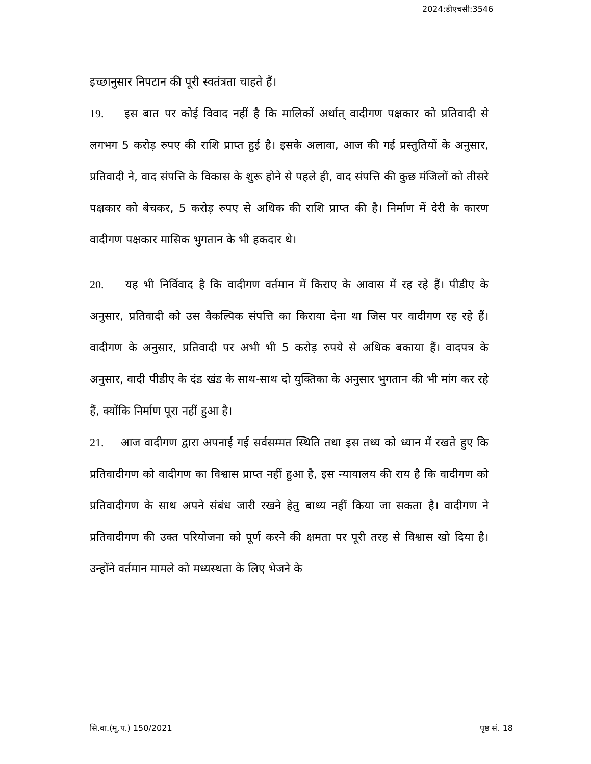2024:डीएचसी:3546
इच्छानुसार निपटान की पूरी स्वतंत्रता चाहते हैं।
19. इस बात पर कोई विवाद नहीं है कि मालिकों अर्थात् वादीगण पक्षकार को प्रतिवादी से लगभग 5 करोड़ रुपए की राशि प्राप्त हुई है। इसके अलावा, आज की गई प्रस्तुतियों के अनुसार, प्रतिवादी ने, वाद संपत्ति के विकास के शुरू होने से पहले ही, वाद संपत्ति की कुछ मंजिलों को तीसरे पक्षकार को बेचकर, 5 करोड़ रुपए से अधिक की राशि प्राप्त की है। निर्माण में देरी के कारण वादीगण पक्षकार मासिक भुगतान के भी हकदार थे।
20. यह भी निर्विवाद है कि वादीगण वर्तमान में किराए के आवास में रह रहे हैं। पीडीए के अनुसार, प्रतिवादी को उस वैकल्पिक संपत्ति का किराया देना था जिस पर वादीगण रह रहे हैं। वादीगण के अनुसार, प्रतिवादी पर अभी भी 5 करोड़ रुपये से अधिक बकाया हैं। वादपत्र के अनुसार, वादी पीडीए के दंड खंड के साथ-साथ दो युक्तिका के अनुसार भुगतान की भी मांग कर रहे हैं, क्योंकि निर्माण पूरा नहीं हुआ है।
21. आज वादीगण द्वारा अपनाई गई सर्वसम्मत स्थिति तथा इस तथ्य को ध्यान में रखते हुए कि प्रतिवादीगण को वादीगण का विश्वास प्राप्त नहीं हुआ है, इस न्यायालय की राय है कि वादीगण को प्रतिवादीगण के साथ अपने संबंध जारी रखने हेतु बाध्य नहीं किया जा सकता है। वादीगण ने प्रतिवादीगण की उक्त परियोजना को पूर्ण करने की क्षमता पर पूरी तरह से विश्वास खो दिया है। उन्होंने वर्तमान मामले को मध्यस्थता के लिए भेजने के
सि.वा.(मू.प.) 150/2021 पृष्ठ सं. 18